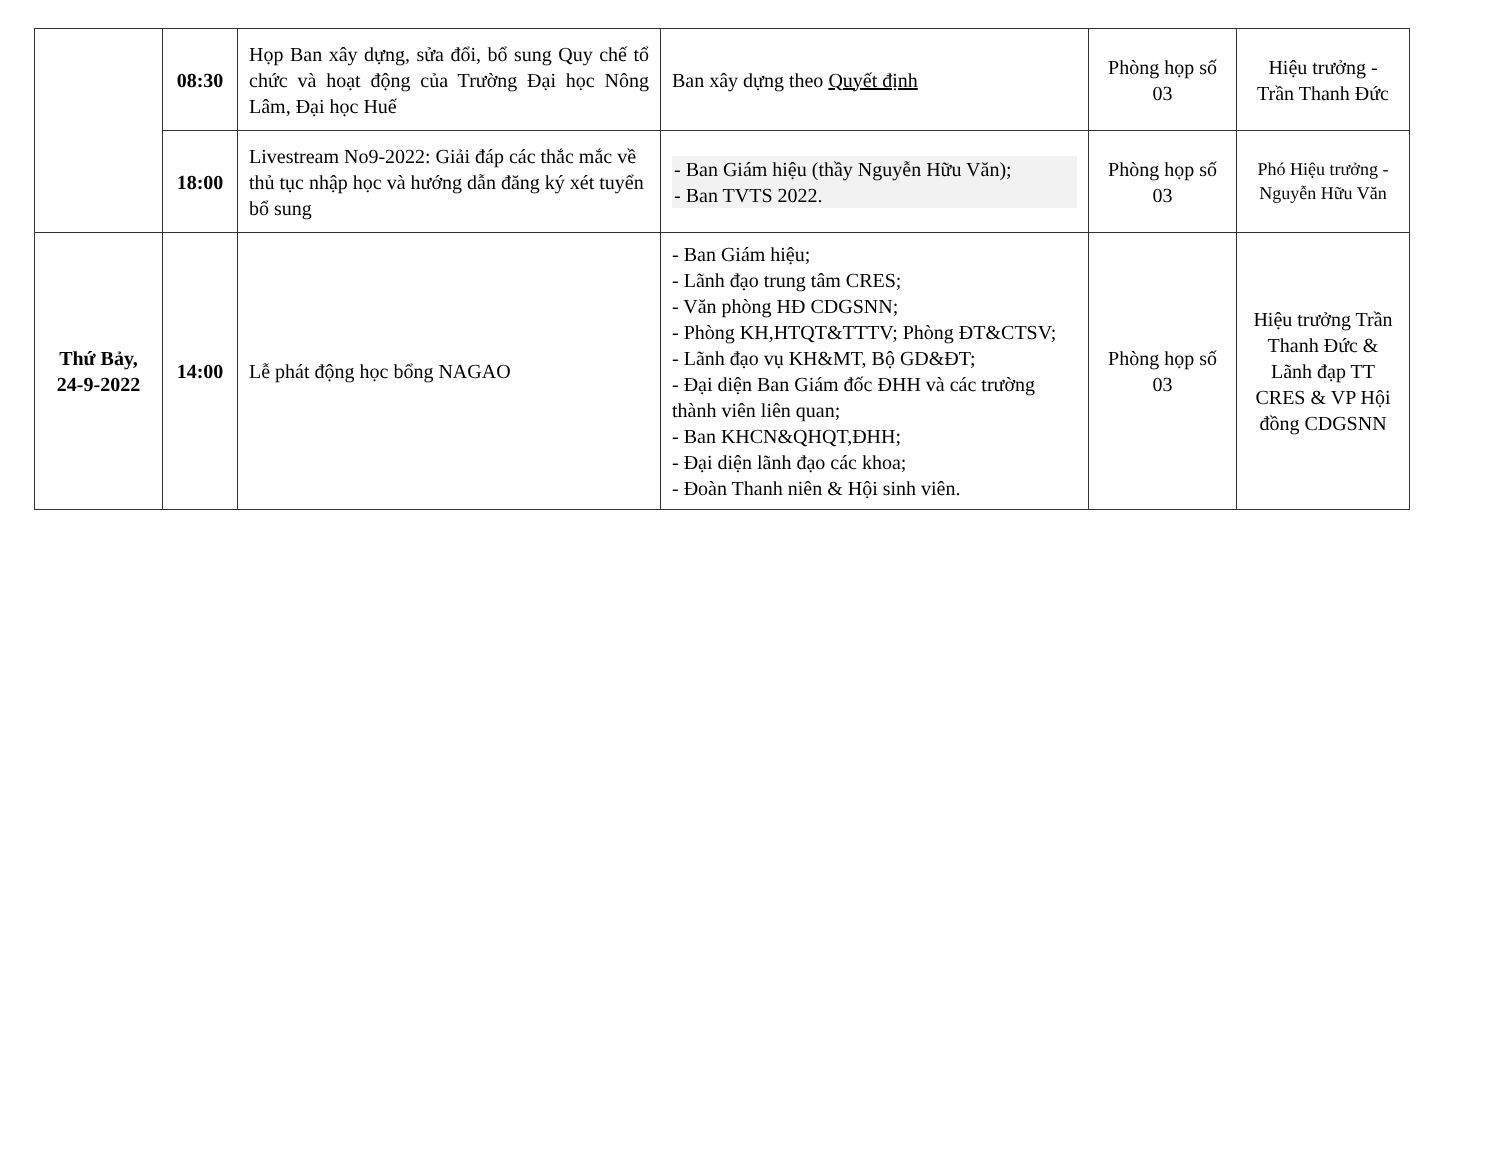| | 08:30 | Họp Ban xây dựng, sửa đổi, bổ sung Quy chế tổ chức và hoạt động của Trường Đại học Nông Lâm, Đại học Huế | Ban xây dựng theo Quyết định | Phòng họp số 03 | Hiệu trưởng - Trần Thanh Đức |
| | 18:00 | Livestream No9-2022: Giải đáp các thắc mắc về thủ tục nhập học và hướng dẫn đăng ký xét tuyển bổ sung | - Ban Giám hiệu (thầy Nguyễn Hữu Văn); - Ban TVTS 2022. | Phòng họp số 03 | Phó Hiệu trưởng - Nguyễn Hữu Văn |
| Thứ Bảy, 24-9-2022 | 14:00 | Lễ phát động học bổng NAGAO | - Ban Giám hiệu; - Lãnh đạo trung tâm CRES; - Văn phòng HĐ CDGSNN; - Phòng KH,HTQT&TTTV; Phòng ĐT&CTSV; - Lãnh đạo vụ KH&MT, Bộ GD&ĐT; - Đại diện Ban Giám đốc ĐHH và các trường thành viên liên quan; - Ban KHCN&QHQT,ĐHH; - Đại diện lãnh đạo các khoa; - Đoàn Thanh niên & Hội sinh viên. | Phòng họp số 03 | Hiệu trưởng Trần Thanh Đức & Lãnh đạp TT CRES & VP Hội đồng CDGSNN |